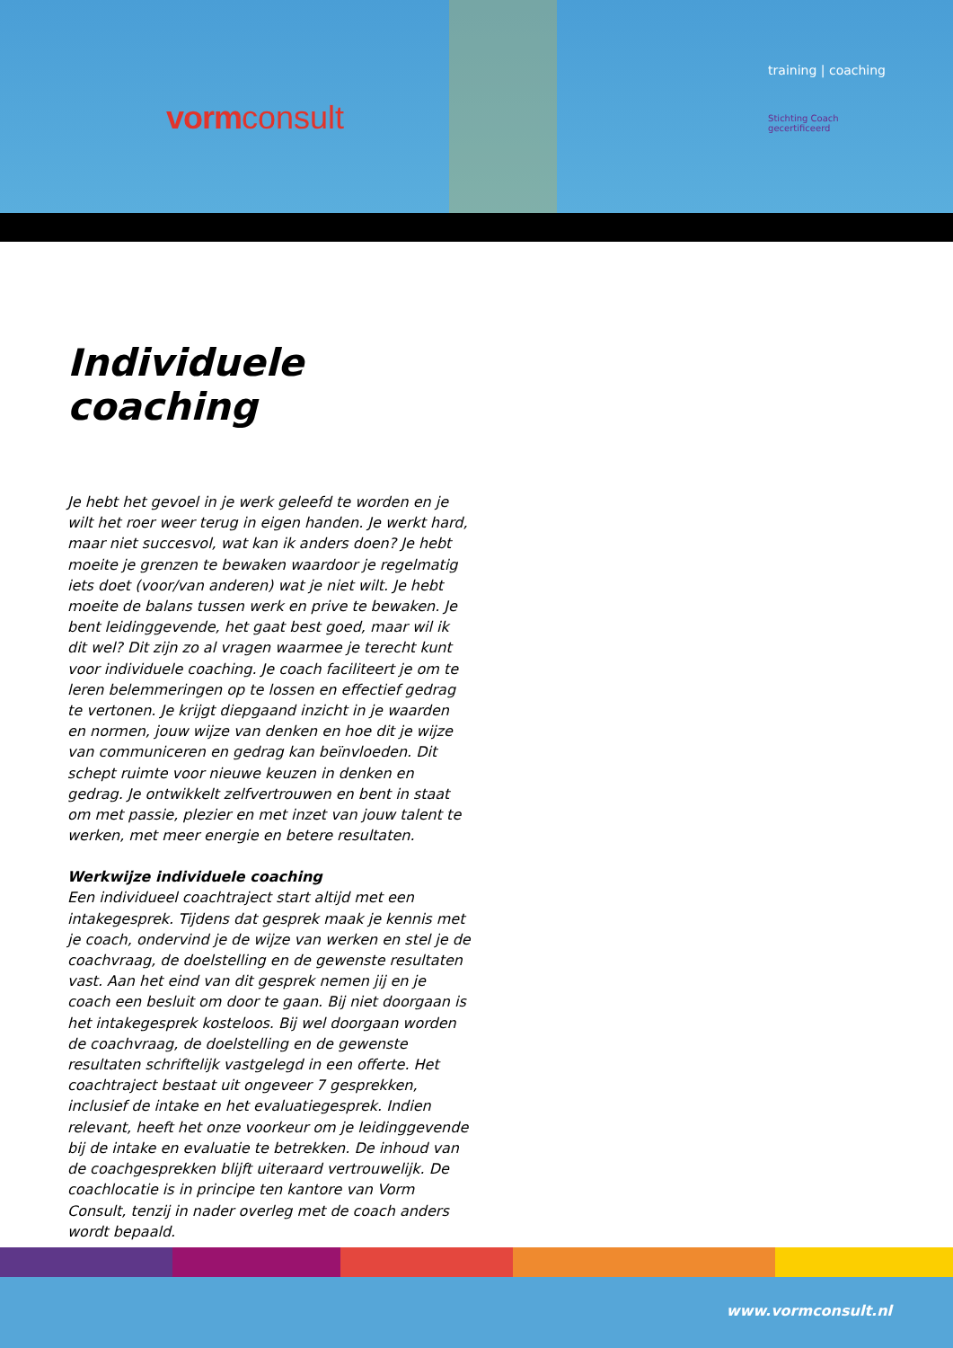vormconsult
training | coaching
Stichting Coach
gecertificeerd
Individuele coaching
Je hebt het gevoel in je werk geleefd te worden en je wilt het roer weer terug in eigen handen. Je werkt hard, maar niet succesvol, wat kan ik anders doen? Je hebt moeite je grenzen te bewaken waardoor je regelmatig iets doet (voor/van anderen) wat je niet wilt. Je hebt moeite de balans tussen werk en prive te bewaken. Je bent leidinggevende, het gaat best goed, maar wil ik dit wel? Dit zijn zo al vragen waarmee je terecht kunt voor individuele coaching. Je coach faciliteert je om te leren belemmeringen op te lossen en effectief gedrag te vertonen. Je krijgt diepgaand inzicht in je waarden en normen, jouw wijze van denken en hoe dit je wijze van communiceren en gedrag kan beïnvloeden. Dit schept ruimte voor nieuwe keuzen in denken en gedrag. Je ontwikkelt zelfvertrouwen en bent in staat om met passie, plezier en met inzet van jouw talent te werken, met meer energie en betere resultaten.
Werkwijze individuele coaching
Een individueel coachtraject start altijd met een intakege­sprek. Tijdens dat gesprek maak je kennis met je coach, ondervind je de wijze van werken en stel je de coachvraag, de doelstelling en de gewenste resultaten vast. Aan het eind van dit gesprek nemen jij en je coach een besluit om door te gaan. Bij niet doorgaan is het intakegesprek kosteloos. Bij wel doorgaan worden de coachvraag, de doelstelling en de gewenste resultaten schriftelijk vastgelegd in een offerte. Het coachtraject bestaat uit ongeveer 7 gesprekken, inclusief de intake en het evaluatiegesprek. Indien relevant, heeft het onze voorkeur om je leidinggevende bij de intake en evaluatie te betrekken. De inhoud van de coachgesprekken blijft uiteraard vertrouwelijk. De coachlocatie is in principe ten kantore van Vorm Consult, tenzij in nader overleg met de coach anders wordt bepaald.
www.vormconsult.nl